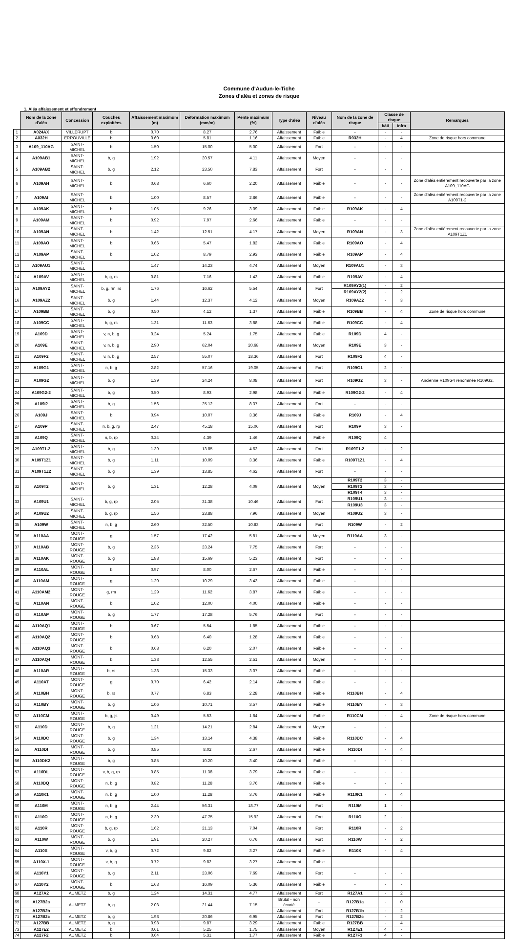Commune d'Audun-le-Tiche
Zones d'aléa et zones de risque
1. Aléa affaissement et effondrement
| | Nom de la zone d'aléa | Concession | Couches exploitées | Affaissement maximum (m) | Déformation maximum (mm/m) | Pente maximum (%) | Type d'aléa | Niveau d'aléa | Nom de la zone de risque | Classe de risque | | Remarques |
| --- | --- | --- | --- | --- | --- | --- | --- | --- | --- | --- | --- | --- |
| | | | | | | | | | | bâti | infra | |
| 1 | A024AX | VILLERUPT | b | 0.70 | 8.27 | 2.76 | Affaissement | Faible | - | - | - | |
| 2 | A032H | ERROUVILLE | b | 0.60 | 5.81 | 1.16 | Affaissement | Faible | R032H | - | 4 | Zone de risque hors commune |
| 3 | A109_110AG | SAINT-MICHEL | b | 1.50 | 15.00 | 5.00 | Affaissement | Fort | - | - | - | |
| 4 | A109AB1 | SAINT-MICHEL | b, g | 1.92 | 20.57 | 4.11 | Affaissement | Moyen | - | - | - | |
| 5 | A109AB2 | SAINT-MICHEL | b, g | 2.12 | 23.50 | 7.83 | Affaissement | Fort | - | - | - | |
| 6 | A109AH | SAINT-MICHEL | b | 0.68 | 6.60 | 2.20 | Affaissement | Faible | - | - | - | Zone d'aléa entièrement recouverte par la zone A109_110AG |
| 7 | A109AI | SAINT-MICHEL | b | 1.00 | 8.57 | 2.86 | Affaissement | Faible | - | - | - | Zone d'aléa entièrement recouverte par la zone A109T1-2 |
| 8 | A109AK | SAINT-MICHEL | b | 1.05 | 9.26 | 3.09 | Affaissement | Faible | R109AK | - | 4 | |
| 9 | A109AM | SAINT-MICHEL | b | 0.92 | 7.97 | 2.66 | Affaissement | Faible | - | - | - | |
| 10 | A109AN | SAINT-MICHEL | b | 1.42 | 12.51 | 4.17 | Affaissement | Moyen | R109AN | - | 3 | Zone d'aléa entièrement recouverte par la zone A109T1Z1 |
| 11 | A109AO | SAINT-MICHEL | b | 0.66 | 5.47 | 1.82 | Affaissement | Faible | R109AO | - | 4 | |
| 12 | A109AP | SAINT-MICHEL | b | 1.02 | 8.79 | 2.93 | Affaissement | Faible | R109AP | - | 4 | |
| 13 | A109AU1 | SAINT-MICHEL | | 1.47 | 14.23 | 4.74 | Affaissement | Moyen | R109AU1 | - | 3 | |
| 14 | A109AV | SAINT-MICHEL | b, g, rs | 0.81 | 7.16 | 1.43 | Affaissement | Faible | R109AV | - | 4 | |
| 15 | A109AY2 | SAINT-MICHEL | b, g, rm, rs | 1.76 | 16.62 | 5.54 | Affaissement | Fort | R109AY2(1) | - | 2 | |
| | | | | | | | | | R109AY2(2) | - | 2 | |
| 16 | A109AZ2 | SAINT-MICHEL | b, g | 1.44 | 12.37 | 4.12 | Affaissement | Moyen | R109AZ2 | - | 3 | |
| 17 | A109BB | SAINT-MICHEL | b, g | 0.50 | 4.12 | 1.37 | Affaissement | Faible | R109BB | - | 4 | Zone de risque hors commune |
| 18 | A109CC | SAINT-MICHEL | b, g, rs | 1.31 | 11.63 | 3.88 | Affaissement | Faible | R109CC | - | 4 | |
| 19 | A109D | SAINT-MICHEL | v, n, b, g | 0.24 | 5.24 | 1.75 | Affaissement | Faible | R109D | 4 | - | |
| 20 | A109E | SAINT-MICHEL | v, n, b, g | 2.90 | 62.04 | 20.68 | Affaissement | Moyen | R109E | 3 | - | |
| 21 | A109F2 | SAINT-MICHEL | v, n, b, g | 2.57 | 55.07 | 18.36 | Affaissement | Fort | R109F2 | 4 | - | |
| 22 | A109G1 | SAINT-MICHEL | n, b, g | 2.82 | 57.16 | 19.05 | Affaissement | Fort | R109G1 | 2 | - | |
| 23 | A109G2 | SAINT-MICHEL | b, g | 1.39 | 24.24 | 8.08 | Affaissement | Fort | R109G2 | 3 | - | Ancienne R109G4 renommée R109G2. |
| 24 | A109G2-2 | SAINT-MICHEL | b, g | 0.50 | 8.93 | 2.98 | Affaissement | Faible | R109G2-2 | - | 4 | |
| 25 | A109I2 | SAINT-MICHEL | b, g | 1.56 | 25.12 | 8.37 | Affaissement | Fort | - | - | - | |
| 26 | A109J | SAINT-MICHEL | b | 0.94 | 10.07 | 3.36 | Affaissement | Faible | R109J | - | 4 | |
| 27 | A109P | SAINT-MICHEL | n, b, g, rp | 2.47 | 45.18 | 15.06 | Affaissement | Fort | R109P | 3 | - | |
| 28 | A109Q | SAINT-MICHEL | n, b, rp | 0.24 | 4.39 | 1.46 | Affaissement | Faible | R109Q | 4 | | |
| 29 | A109T1-2 | SAINT-MICHEL | b, g | 1.39 | 13.85 | 4.62 | Affaissement | Fort | R109T1-2 | - | 2 | |
| 30 | A109T1Z1 | SAINT-MICHEL | b, g | 1.11 | 10.09 | 3.36 | Affaissement | Faible | R109T1Z1 | - | 4 | |
| 31 | A109T1Z2 | SAINT-MICHEL | b, g | 1.39 | 13.85 | 4.62 | Affaissement | Fort | - | - | - | |
| 32 | A109T2 | SAINT-MICHEL | b, g | 1.31 | 12.28 | 4.09 | Affaissement | Moyen | R109T2 | 3 | - | |
| | | | | | | | | | R109T3 | 3 | - | |
| | | | | | | | | | R109T4 | 3 | - | |
| 33 | A109U1 | SAINT-MICHEL | b, g, rp | 2.05 | 31.38 | 10.46 | Affaissement | Fort | R109U1 | 3 | - | |
| | | | | | | | | | R109U3 | 3 | - | |
| 34 | A109U2 | SAINT-MICHEL | b, g, rp | 1.56 | 23.88 | 7.96 | Affaissement | Moyen | R109U2 | 3 | - | |
| 35 | A109W | SAINT-MICHEL | n, b, g | 2.60 | 32.50 | 10.83 | Affaissement | Fort | R109W | - | 2 | |
| 36 | A110AA | MONT-ROUGE | g | 1.57 | 17.42 | 5.81 | Affaissement | Moyen | R110AA | 3 | - | |
| 37 | A110AB | MONT-ROUGE | b, g | 2.36 | 23.24 | 7.75 | Affaissement | Fort | - | - | - | |
| 38 | A110AK | MONT-ROUGE | b, g | 1.88 | 15.69 | 5.23 | Affaissement | Fort | - | - | - | |
| 39 | A110AL | MONT-ROUGE | b | 0.97 | 8.00 | 2.67 | Affaissement | Faible | - | - | - | |
| 40 | A110AM | MONT-ROUGE | g | 1.20 | 10.29 | 3.43 | Affaissement | Faible | - | - | - | |
| 41 | A110AM2 | MONT-ROUGE | g, rm | 1.29 | 11.62 | 3.87 | Affaissement | Faible | - | - | - | |
| 42 | A110AN | MONT-ROUGE | b | 1.02 | 12.00 | 4.00 | Affaissement | Faible | - | - | - | |
| 43 | A110AP | MONT-ROUGE | b, g | 1.77 | 17.28 | 5.76 | Affaissement | Fort | - | - | - | |
| 44 | A110AQ1 | MONT-ROUGE | b | 0.67 | 5.54 | 1.85 | Affaissement | Faible | - | - | - | |
| 45 | A110AQ2 | MONT-ROUGE | b | 0.68 | 6.40 | 1.28 | Affaissement | Faible | - | - | - | |
| 46 | A110AQ3 | MONT-ROUGE | b | 0.68 | 6.20 | 2.07 | Affaissement | Faible | - | - | - | |
| 47 | A110AQ4 | MONT-ROUGE | b | 1.38 | 12.55 | 2.51 | Affaissement | Moyen | - | - | - | |
| 48 | A110AR | MONT-ROUGE | b, rs | 1.38 | 15.33 | 3.07 | Affaissement | Faible | - | - | - | |
| 49 | A110AT | MONT-ROUGE | g | 0.70 | 6.42 | 2.14 | Affaissement | Faible | - | - | - | |
| 50 | A110BH | MONT-ROUGE | b, rs | 0.77 | 6.83 | 2.28 | Affaissement | Faible | R110BH | - | 4 | |
| 51 | A110BY | MONT-ROUGE | b, g | 1.06 | 10.71 | 3.57 | Affaissement | Faible | R110BY | - | 3 | |
| 52 | A110CM | MONT-ROUGE | b, g, js | 0.49 | 5.53 | 1.84 | Affaissement | Faible | R110CM | - | 4 | Zone de risque hors commune |
| 53 | A110D | MONT-ROUGE | b, g | 1.21 | 14.21 | 2.84 | Affaissement | Moyen | - | - | | |
| 54 | A110DC | MONT-ROUGE | b, g | 1.34 | 13.14 | 4.38 | Affaissement | Faible | R110DC | - | 4 | |
| 55 | A110DI | MONT-ROUGE | b, g | 0.85 | 8.02 | 2.67 | Affaissement | Faible | R110DI | - | 4 | |
| 56 | A110DK2 | MONT-ROUGE | b, g | 0.85 | 10.20 | 3.40 | Affaissement | Faible | - | - | - | |
| 57 | A110DL | MONT-ROUGE | v, b, g, rp | 0.85 | 11.38 | 3.79 | Affaissement | Faible | - | - | - | |
| 58 | A110DQ | MONT-ROUGE | n, b, g | 0.82 | 11.28 | 3.76 | Affaissement | Faible | - | - | - | |
| 59 | A110K1 | MONT-ROUGE | n, b, g | 1.00 | 11.28 | 3.76 | Affaissement | Faible | R110K1 | - | 4 | |
| 60 | A110M | MONT-ROUGE | n, b, g | 2.44 | 56.31 | 18.77 | Affaissement | Fort | R110M | 1 | - | |
| 61 | A110O | MONT-ROUGE | n, b, g | 2.39 | 47.75 | 15.92 | Affaissement | Fort | R110O | 2 | - | |
| 62 | A110R | MONT-ROUGE | b, g, rp | 1.62 | 21.13 | 7.04 | Affaissement | Fort | R110R | - | 2 | |
| 63 | A110W | MONT-ROUGE | b, g | 1.91 | 20.27 | 6.76 | Affaissement | Fort | R110W | - | 2 | |
| 64 | A110X | MONT-ROUGE | v, b, g | 0.72 | 9.82 | 3.27 | Affaissement | Faible | R110X | - | 4 | |
| 65 | A110X-1 | MONT-ROUGE | v, b, g | 0.72 | 9.82 | 3.27 | Affaissement | Faible | | | | |
| 66 | A110Y1 | MONT-ROUGE | b, g | 2.11 | 23.06 | 7.69 | Affaissement | Fort | - | - | - | |
| 67 | A110Y2 | MONT-ROUGE | b | 1.63 | 16.09 | 5.36 | Affaissement | Faible | - | - | - | |
| 68 | A127A2 | AUMETZ | b, g | 1.24 | 14.31 | 4.77 | Affaissement | Fort | R127A1 | - | 2 | |
| 69 | A127B2a | AUMETZ | b, g | 2.03 | 21.44 | 7.15 | Brutal - non écarté | - | R127B1a | - | 0 | |
| 70 | A127B2b | | | | | | Affaissement | Fort | R127B1b | - | 2 | |
| 71 | A127B2c | AUMETZ | b, g | 1.98 | 20.86 | 6.95 | Affaissement | Fort | R127B2c | - | 2 | |
| 72 | A127BB | AUMETZ | b, g | 0.98 | 9.87 | 3.29 | Affaissement | Faible | R127BB | - | 4 | |
| 73 | A127E2 | AUMETZ | b | 0.61 | 5.25 | 1.75 | Affaissement | Moyen | R127E1 | 4 | - | |
| 74 | A127F2 | AUMETZ | b | 0.64 | 5.31 | 1.77 | Affaissement | Faible | R127F1 | 4 | - | |